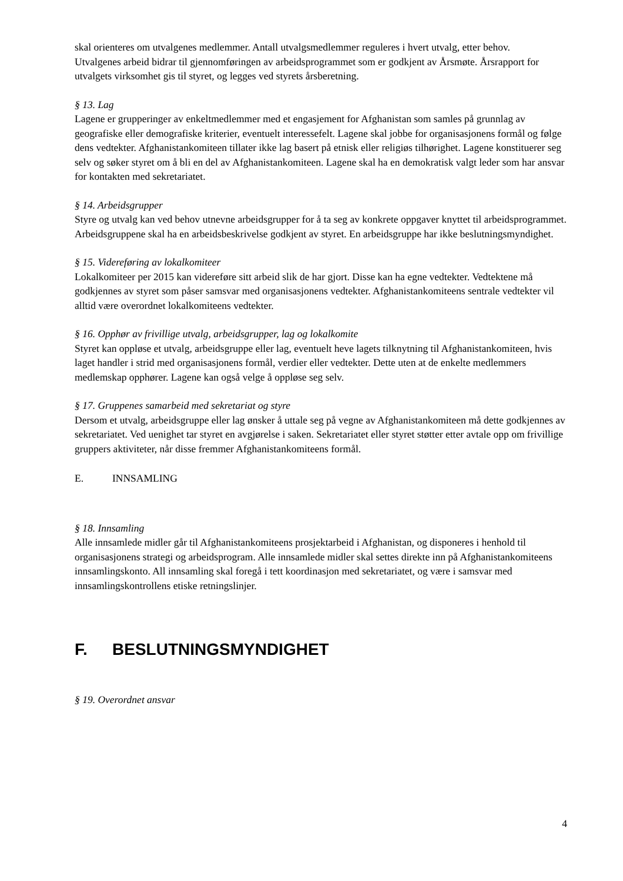skal orienteres om utvalgenes medlemmer. Antall utvalgsmedlemmer reguleres i hvert utvalg, etter behov.
Utvalgenes arbeid bidrar til gjennomføringen av arbeidsprogrammet som er godkjent av Årsmøte. Årsrapport for utvalgets virksomhet gis til styret, og legges ved styrets årsberetning.
§ 13. Lag
Lagene er grupperinger av enkeltmedlemmer med et engasjement for Afghanistan som samles på grunnlag av geografiske eller demografiske kriterier, eventuelt interessefelt. Lagene skal jobbe for organisasjonens formål og følge dens vedtekter. Afghanistankomiteen tillater ikke lag basert på etnisk eller religiøs tilhørighet. Lagene konstituerer seg selv og søker styret om å bli en del av Afghanistankomiteen. Lagene skal ha en demokratisk valgt leder som har ansvar for kontakten med sekretariatet.
§ 14. Arbeidsgrupper
Styre og utvalg kan ved behov utnevne arbeidsgrupper for å ta seg av konkrete oppgaver knyttet til arbeidsprogrammet. Arbeidsgruppene skal ha en arbeidsbeskrivelse godkjent av styret. En arbeidsgruppe har ikke beslutningsmyndighet.
§ 15. Videreføring av lokalkomiteer
Lokalkomiteer per 2015 kan videreføre sitt arbeid slik de har gjort. Disse kan ha egne vedtekter. Vedtektene må godkjennes av styret som påser samsvar med organisasjonens vedtekter. Afghanistankomiteens sentrale vedtekter vil alltid være overordnet lokalkomiteens vedtekter.
§ 16. Opphør av frivillige utvalg, arbeidsgrupper, lag og lokalkomite
Styret kan oppløse et utvalg, arbeidsgruppe eller lag, eventuelt heve lagets tilknytning til Afghanistankomiteen, hvis laget handler i strid med organisasjonens formål, verdier eller vedtekter. Dette uten at de enkelte medlemmers medlemskap opphører. Lagene kan også velge å oppløse seg selv.
§ 17. Gruppenes samarbeid med sekretariat og styre
Dersom et utvalg, arbeidsgruppe eller lag ønsker å uttale seg på vegne av Afghanistankomiteen må dette godkjennes av sekretariatet. Ved uenighet tar styret en avgjørelse i saken. Sekretariatet eller styret støtter etter avtale opp om frivillige gruppers aktiviteter, når disse fremmer Afghanistankomiteens formål.
E. INNSAMLING
§ 18. Innsamling
Alle innsamlede midler går til Afghanistankomiteens prosjektarbeid i Afghanistan, og disponeres i henhold til organisasjonens strategi og arbeidsprogram. Alle innsamlede midler skal settes direkte inn på Afghanistankomiteens innsamlingskonto. All innsamling skal foregå i tett koordinasjon med sekretariatet, og være i samsvar med innsamlingskontrollens etiske retningslinjer.
F. BESLUTNINGSMYNDIGHET
§ 19. Overordnet ansvar
4